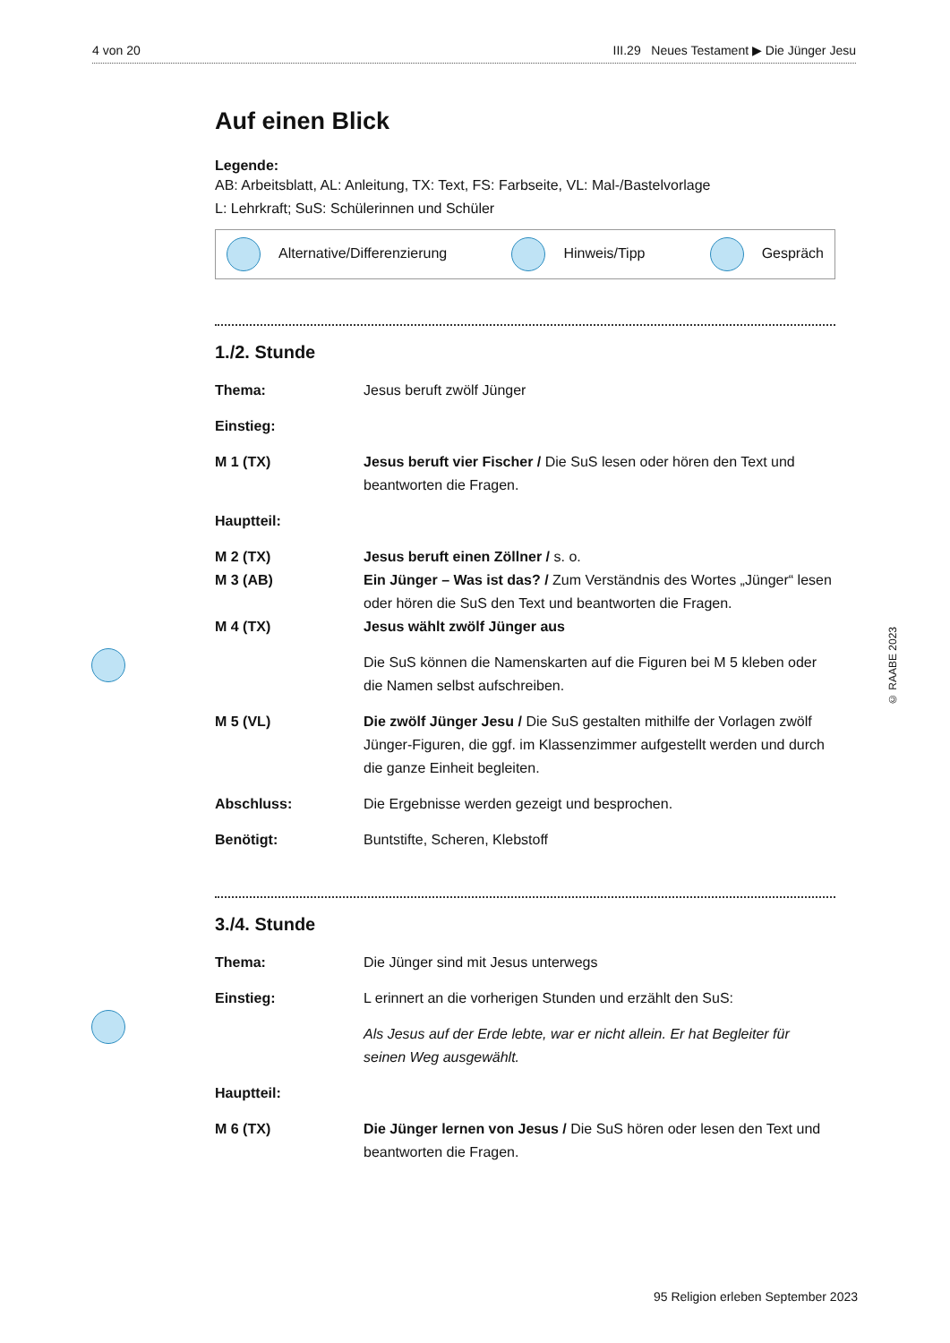4 von 20 III.29 Neues Testament ▶ Die Jünger Jesu
Auf einen Blick
Legende:
AB: Arbeitsblatt, AL: Anleitung, TX: Text, FS: Farbseite, VL: Mal-/Bastelvorlage
L: Lehrkraft; SuS: Schülerinnen und Schüler
Alternative/Differenzierung Hinweis/Tipp Gespräch
1./2. Stunde
Thema: Jesus beruft zwölf Jünger
Einstieg:
M 1 (TX) Jesus beruft vier Fischer / Die SuS lesen oder hören den Text und beantworten die Fragen.
Hauptteil:
M 2 (TX) Jesus beruft einen Zöllner / s. o.
M 3 (AB) Ein Jünger – Was ist das? / Zum Verständnis des Wortes „Jünger“ lesen oder hören die SuS den Text und beantworten die Fragen.
M 4 (TX) Jesus wählt zwölf Jünger aus
Die SuS können die Namenskarten auf die Figuren bei M 5 kleben oder die Namen selbst aufschreiben.
M 5 (VL) Die zwölf Jünger Jesu / Die SuS gestalten mithilfe der Vorlagen zwölf Jünger-Figuren, die ggf. im Klassenzimmer aufgestellt werden und durch die ganze Einheit begleiten.
Abschluss: Die Ergebnisse werden gezeigt und besprochen.
Benötigt: Buntstifte, Scheren, Klebstoff
3./4. Stunde
Thema: Die Jünger sind mit Jesus unterwegs
Einstieg: L erinnert an die vorherigen Stunden und erzählt den SuS:
Als Jesus auf der Erde lebte, war er nicht allein. Er hat Begleiter für seinen Weg ausgewählt.
Hauptteil:
M 6 (TX) Die Jünger lernen von Jesus / Die SuS hören oder lesen den Text und beantworten die Fragen.
© RAABE 2023
95 Religion erleben September 2023